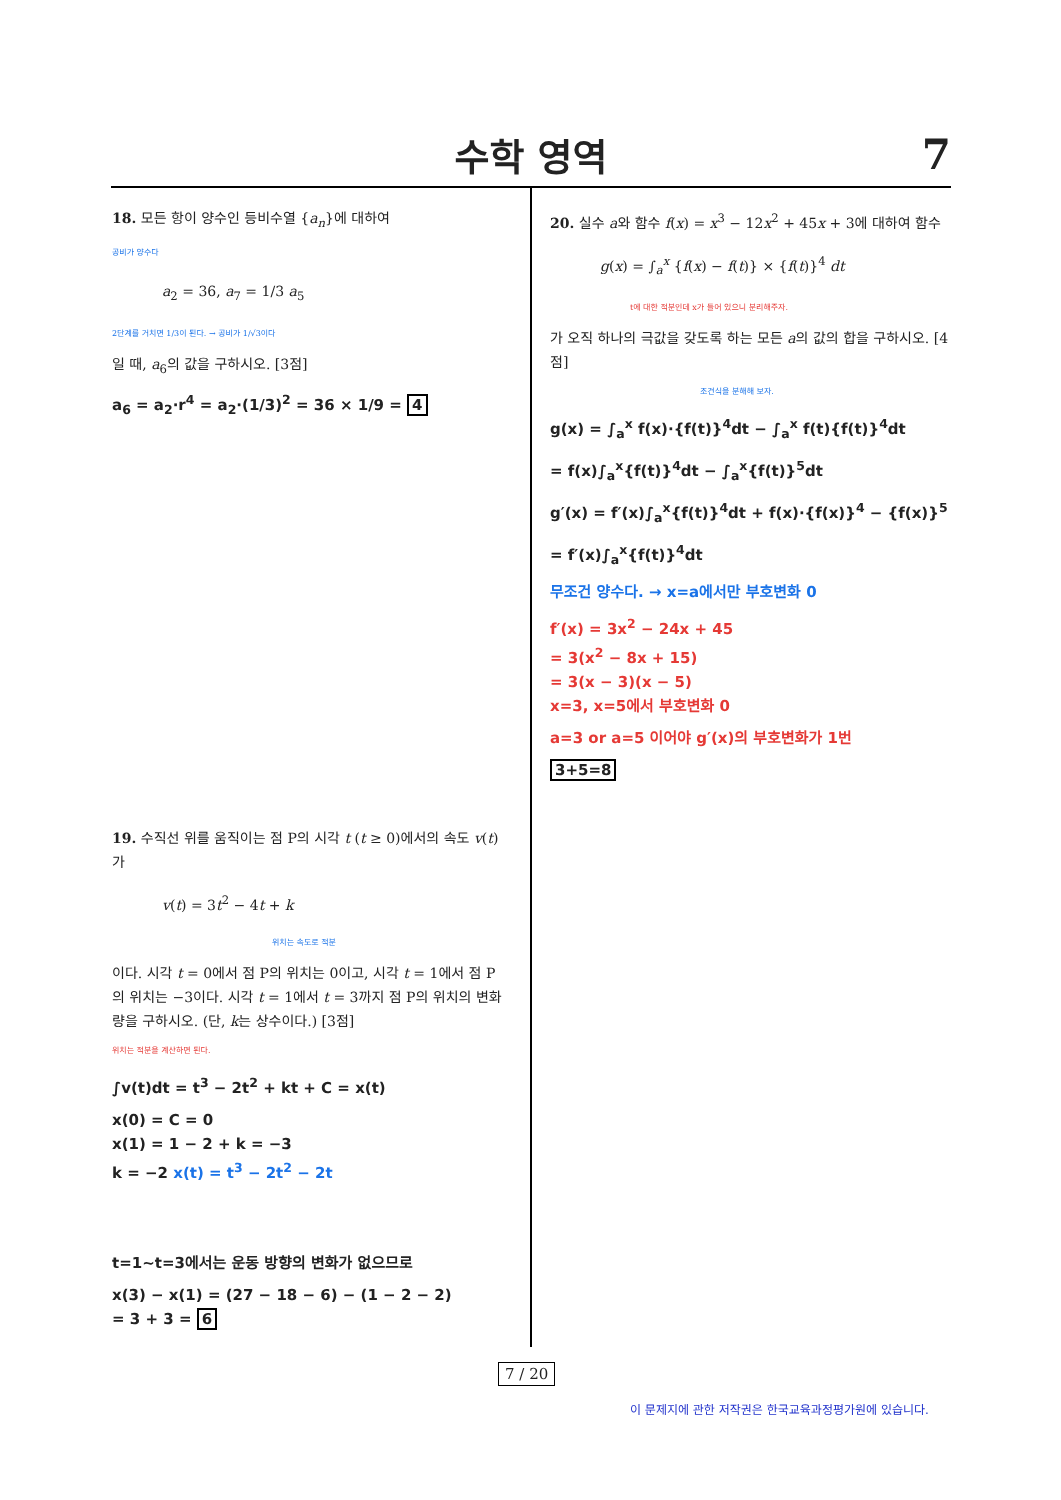수학 영역
7
18. 모든 항이 양수인 등비수열 {a<sub>n</sub>}에 대하여
공비가 양수다
a<sub>2</sub> = 36, a<sub>7</sub> = 1/3 a<sub>5</sub>
2단계를 거치면 1/3이 된다. → 공비가 1/√3이다
일 때, a<sub>6</sub>의 값을 구하시오. [3점]
a<sub>6</sub> = a<sub>2</sub>·r<sup>4</sup> = a<sub>2</sub>·(1/3)<sup>2</sup> = 36 × 1/9 = 4
19. 수직선 위를 움직이는 점 P의 시각 t (t ≥ 0)에서의 속도 v(t)가
v(t) = 3t<sup>2</sup> − 4t + k
위치는 속도로 적분
이다. 시각 t = 0에서 점 P의 위치는 0이고, 시각 t = 1에서 점 P의 위치는 −3이다. 시각 t = 1에서 t = 3까지 점 P의 위치의 변화량을 구하시오. (단, k는 상수이다.) [3점]
위치는 적분을 계산하면 된다.
∫v(t)dt = t<sup>3</sup> − 2t<sup>2</sup> + kt + C = x(t)
x(0) = C = 0
x(1) = 1 − 2 + k = −3
k = −2 x(t) = t<sup>3</sup> − 2t<sup>2</sup> − 2t
t=1~t=3에서는 운동 방향의 변화가 없으므로
x(3) − x(1) = (27 − 18 − 6) − (1 − 2 − 2)
= 3 + 3 = 6
20. 실수 a와 함수 f(x) = x<sup>3</sup> − 12x<sup>2</sup> + 45x + 3에 대하여 함수
g(x) = ∫<sub>a</sub><sup>x</sup> {f(x) − f(t)} × {f(t)}<sup>4</sup> dt
t에 대한 적분인데 x가 들어 있으니 분리해주자.
가 오직 하나의 극값을 갖도록 하는 모든 a의 값의 합을 구하시오. [4점]
조건식을 분해해 보자.
g(x) = ∫<sub>a</sub><sup>x</sup> f(x)·{f(t)}<sup>4</sup>dt − ∫<sub>a</sub><sup>x</sup> f(t){f(t)}<sup>4</sup>dt
= f(x)∫<sub>a</sub><sup>x</sup>{f(t)}<sup>4</sup>dt − ∫<sub>a</sub><sup>x</sup>{f(t)}<sup>5</sup>dt
g′(x) = f′(x)∫<sub>a</sub><sup>x</sup>{f(t)}<sup>4</sup>dt + f(x)·{f(x)}<sup>4</sup> − {f(x)}<sup>5</sup>
= f′(x)∫<sub>a</sub><sup>x</sup>{f(t)}<sup>4</sup>dt
무조건 양수다. → x=a에서만 부호변화 0
f′(x) = 3x<sup>2</sup> − 24x + 45
= 3(x<sup>2</sup> − 8x + 15)
= 3(x − 3)(x − 5)
x=3, x=5에서 부호변화 0
a=3 or a=5 이어야 g′(x)의 부호변화가 1번
3+5=8
7 / 20
이 문제지에 관한 저작권은 한국교육과정평가원에 있습니다.